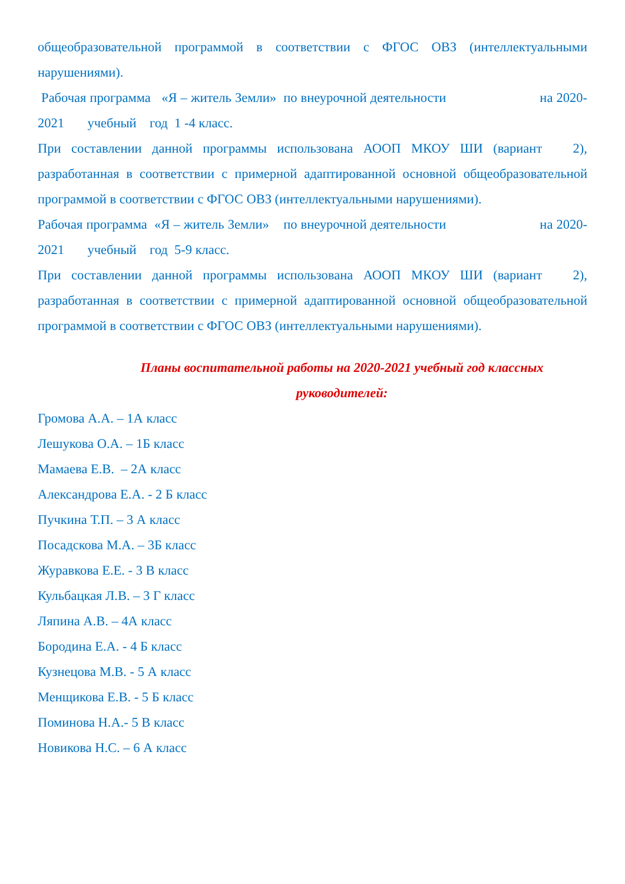общеобразовательной программой в соответствии с ФГОС ОВЗ (интеллектуальными нарушениями).
Рабочая программа «Я – житель Земли» по внеурочной деятельности на 2020-2021 учебный год 1 -4 класс.
При составлении данной программы использована АООП МКОУ ШИ (вариант 2), разработанная в соответствии с примерной адаптированной основной общеобразовательной программой в соответствии с ФГОС ОВЗ (интеллектуальными нарушениями).
Рабочая программа «Я – житель Земли» по внеурочной деятельности на 2020-2021 учебный год 5-9 класс.
При составлении данной программы использована АООП МКОУ ШИ (вариант 2), разработанная в соответствии с примерной адаптированной основной общеобразовательной программой в соответствии с ФГОС ОВЗ (интеллектуальными нарушениями).
Планы воспитательной работы на 2020-2021 учебный год классных руководителей:
Громова А.А. – 1А класс
Лешукова О.А. – 1Б класс
Мамаева Е.В. – 2А класс
Александрова Е.А. - 2 Б класс
Пучкина Т.П. – 3 А класс
Посадскова М.А. – 3Б класс
Журавкова Е.Е. - 3 В класс
Кульбацкая Л.В. – 3 Г класс
Ляпина А.В. – 4А класс
Бородина Е.А. - 4 Б класс
Кузнецова М.В. - 5 А класс
Менщикова Е.В. - 5 Б класс
Поминова Н.А.- 5 В класс
Новикова Н.С. – 6 А класс